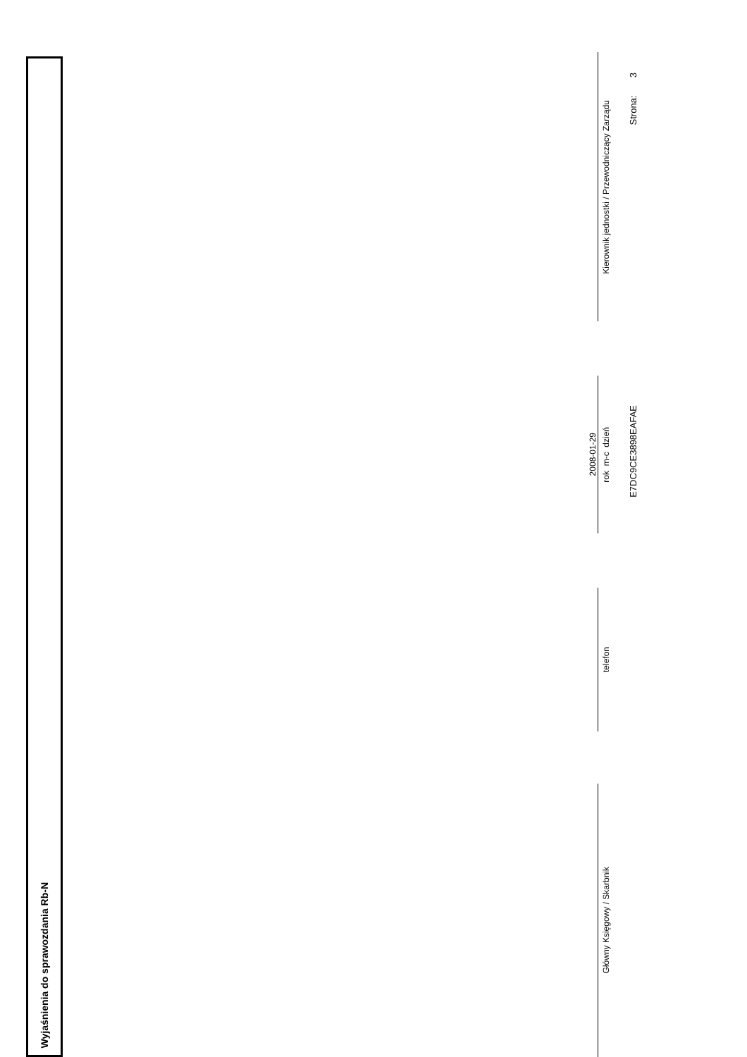Wyjaśnienia do sprawozdania Rb-N
2008-01-29
Główny Księgowy / Skarbnik
telefon
rok m-c dzień
Kierownik jednostki / Przewodniczący Zarządu
E7DC9CE3898EAFAE
Strona: 3